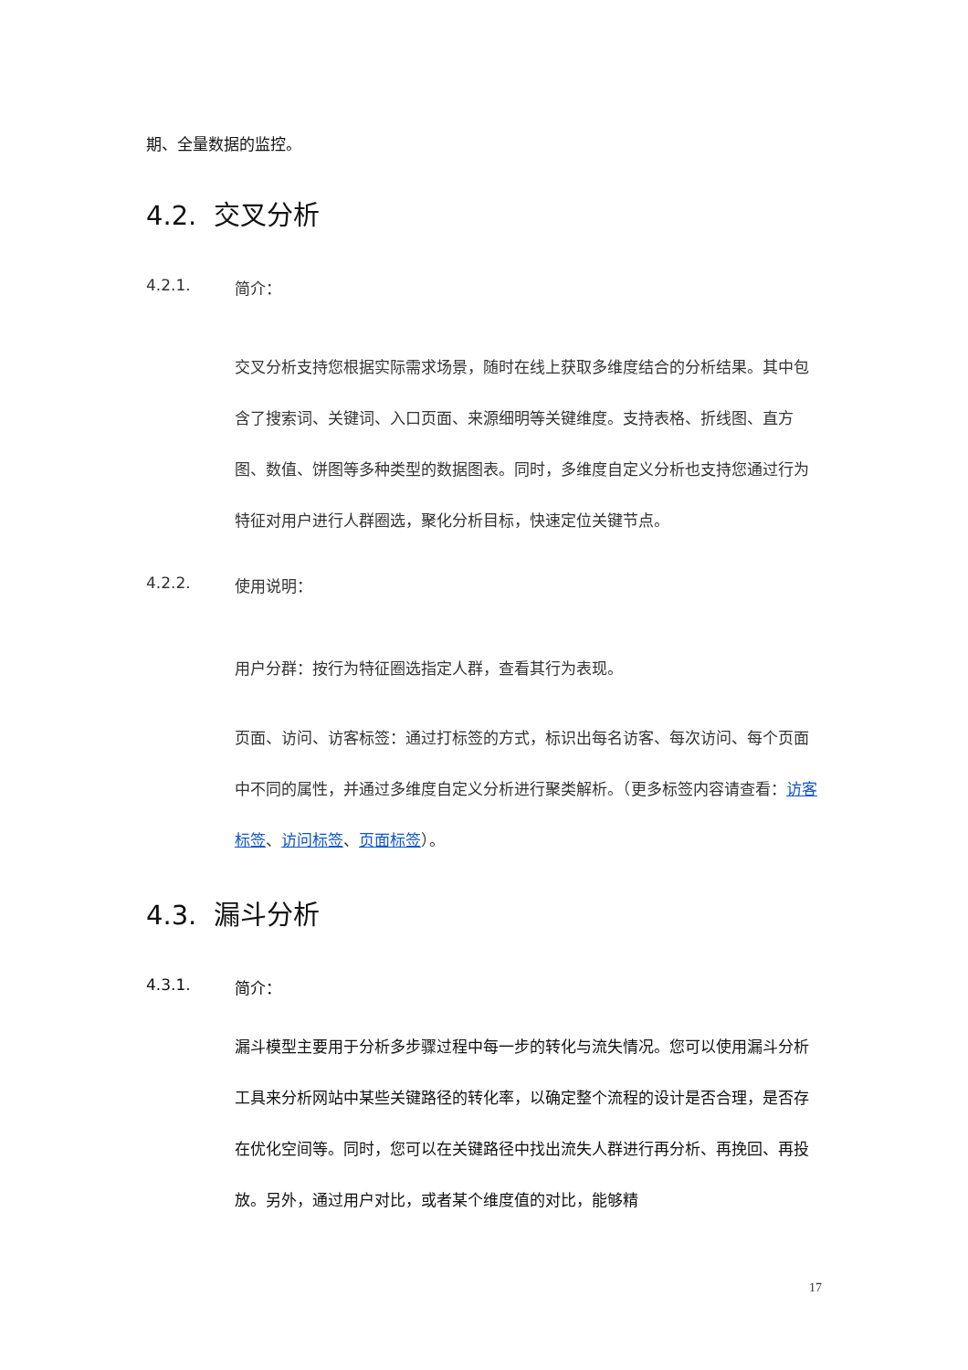期、全量数据的监控。
4.2. 交叉分析
4.2.1. 简介：
交叉分析支持您根据实际需求场景，随时在线上获取多维度结合的分析结果。其中包含了搜索词、关键词、入口页面、来源细明等关键维度。支持表格、折线图、直方图、数值、饼图等多种类型的数据图表。同时，多维度自定义分析也支持您通过行为特征对用户进行人群圈选，聚化分析目标，快速定位关键节点。
4.2.2. 使用说明：
用户分群：按行为特征圈选指定人群，查看其行为表现。
页面、访问、访客标签：通过打标签的方式，标识出每名访客、每次访问、每个页面中不同的属性，并通过多维度自定义分析进行聚类解析。（更多标签内容请查看：访客标签、访问标签、页面标签）。
4.3. 漏斗分析
4.3.1. 简介：
漏斗模型主要用于分析多步骤过程中每一步的转化与流失情况。您可以使用漏斗分析工具来分析网站中某些关键路径的转化率，以确定整个流程的设计是否合理，是否存在优化空间等。同时，您可以在关键路径中找出流失人群进行再分析、再挽回、再投放。另外，通过用户对比，或者某个维度值的对比，能够精
17